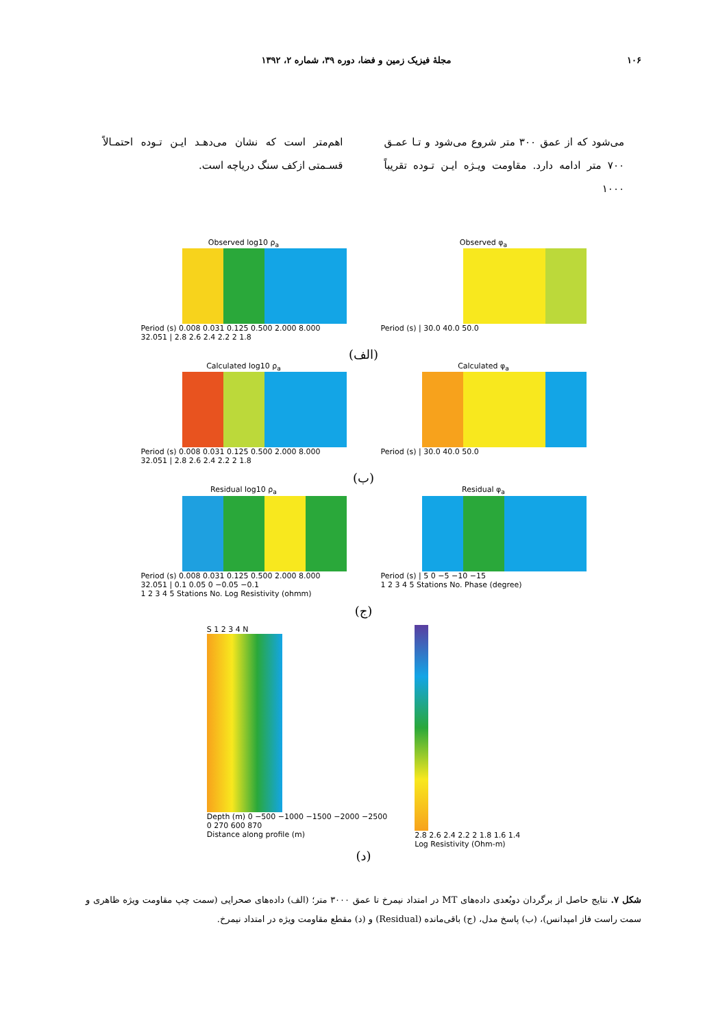۱۰۶ مجلهٔ فیزیک زمین و فضا، دوره ۳۹، شماره ۲، ۱۳۹۲
می‌شود که از عمق ۳۰۰ متر شروع می‌شود و تـا عمـق ۷۰۰ متر ادامه دارد. مقاومت ویـژه ایـن تـوده تقریباً ۱۰۰۰
اهم‌متر است که نشان می‌دهـد ایـن تـوده احتمـالاً قسـمتی ازکف سنگ دریاچه است.
Observed log10 ρ<sub>a</sub>
Period (s) 0.008 0.031 0.125 0.500 2.000 8.000 32.051 | 2.8 2.6 2.4 2.2 2 1.8
Observed φ<sub>a</sub>
Period (s) | 30.0 40.0 50.0
(الف)
Calculated log10 ρ<sub>a</sub>
Period (s) 0.008 0.031 0.125 0.500 2.000 8.000 32.051 | 2.8 2.6 2.4 2.2 2 1.8
Calculated φ<sub>a</sub>
Period (s) | 30.0 40.0 50.0
(ب)
Residual log10 ρ<sub>a</sub>
Period (s) 0.008 0.031 0.125 0.500 2.000 8.000 32.051 | 0.1 0.05 0 −0.05 −0.1
1 2 3 4 5 Stations No. Log Resistivity (ohmm)
Residual φ<sub>a</sub>
Period (s) | 5 0 −5 −10 −15
1 2 3 4 5 Stations No. Phase (degree)
(ج)
S 1 2 3 4 N
Depth (m) 0 −500 −1000 −1500 −2000 −2500
0 270 600 870
Distance along profile (m)
2.8 2.6 2.4 2.2 2 1.8 1.6 1.4
Log Resistivity (Ohm-m)
(د)
شکل ۷. نتایج حاصل از برگردان دوبُعدی داده‌های MT در امتداد نیمرخ تا عمق ۳۰۰۰ متر؛ (الف) داده‌های صحرایی (سمت چپ مقاومت ویژه ظاهری و سمت راست فاز امپدانس)، (ب) پاسخ مدل، (ج) باقی‌مانده (Residual) و (د) مقطع مقاومت ویژه در امتداد نیمرخ.